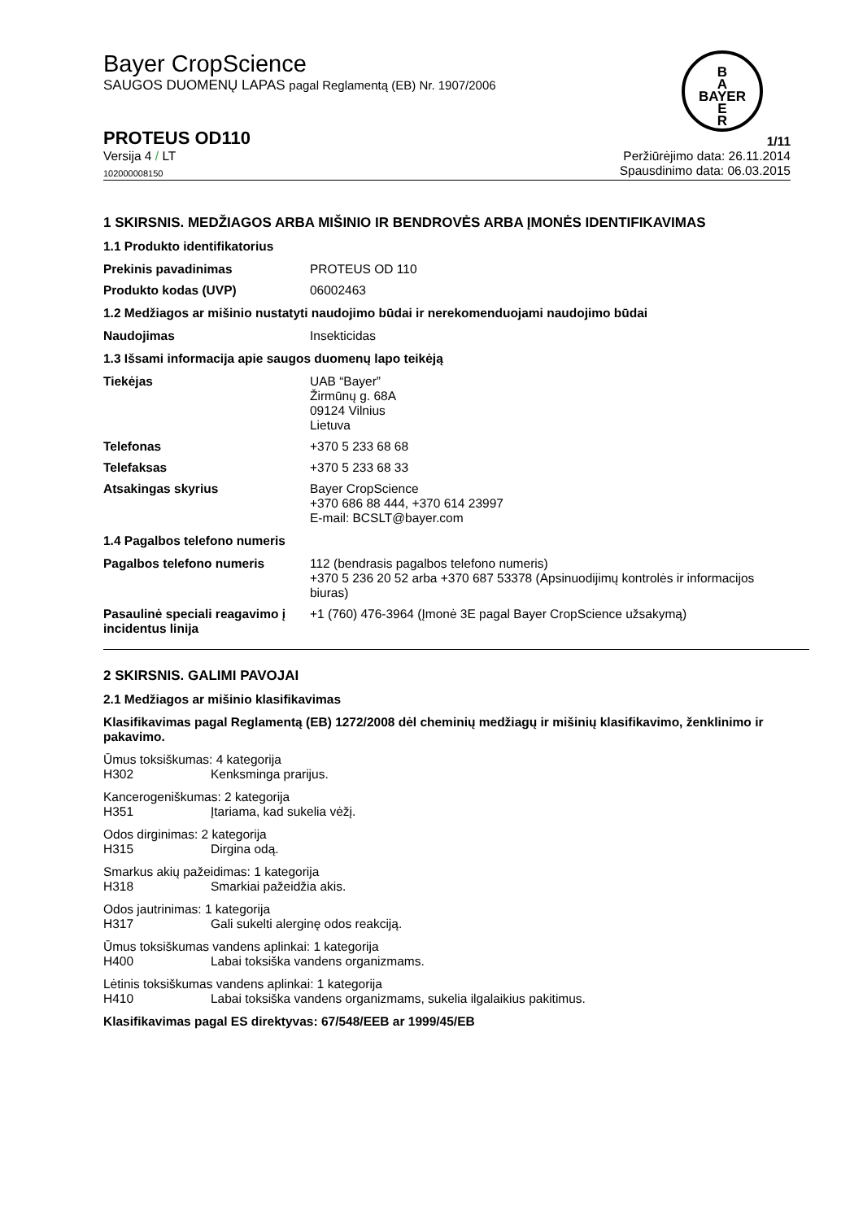B
A
BAYER
E
R
Bayer CropScience
SAUGOS DUOMENŲ LAPAS pagal Reglamentą (EB) Nr. 1907/2006
PROTEUS OD110 1/11
Versija 4 / LT Peržiūrėjimo data: 26.11.2014
102000008150 Spausdinimo data: 06.03.2015
1 SKIRSNIS. MEDŽIAGOS ARBA MIŠINIO IR BENDROVĖS ARBA ĮMONĖS IDENTIFIKAVIMAS
1.1 Produkto identifikatorius
Prekinis pavadinimas PROTEUS OD 110
Produkto kodas (UVP) 06002463
1.2 Medžiagos ar mišinio nustatyti naudojimo būdai ir nerekomenduojami naudojimo būdai
Naudojimas Insekticidas
1.3 Išsami informacija apie saugos duomenų lapo teikėją
Tiekėjas UAB “Bayer”
Žirmūnų g. 68A
09124 Vilnius
Lietuva
Telefonas +370 5 233 68 68
Telefaksas +370 5 233 68 33
Atsakingas skyrius Bayer CropScience
+370 686 88 444, +370 614 23997
E-mail: BCSLT@bayer.com
1.4 Pagalbos telefono numeris
Pagalbos telefono numeris 112 (bendrasis pagalbos telefono numeris)
+370 5 236 20 52 arba +370 687 53378 (Apsinuodijimų kontrolės ir informacijos biuras)
Pasaulinė speciali reagavimo į incidentus linija +1 (760) 476-3964 (Įmonė 3E pagal Bayer CropScience užsakymą)
2 SKIRSNIS. GALIMI PAVOJAI
2.1 Medžiagos ar mišinio klasifikavimas
Klasifikavimas pagal Reglamentą (EB) 1272/2008 dėl cheminių medžiagų ir mišinių klasifikavimo, ženklinimo ir pakavimo.
Ūmus toksiškumas: 4 kategorija
H302 Kenksminga prarijus.
Kancerogeniškumas: 2 kategorija
H351 Įtariama, kad sukelia vėžį.
Odos dirginimas: 2 kategorija
H315 Dirgina odą.
Smarkus akių pažeidimas: 1 kategorija
H318 Smarkiai pažeidžia akis.
Odos jautrinimas: 1 kategorija
H317 Gali sukelti alerginę odos reakciją.
Ūmus toksiškumas vandens aplinkai: 1 kategorija
H400 Labai toksiška vandens organizmams.
Lėtinis toksiškumas vandens aplinkai: 1 kategorija
H410 Labai toksiška vandens organizmams, sukelia ilgalaikius pakitimus.
Klasifikavimas pagal ES direktyvas: 67/548/EEB ar 1999/45/EB